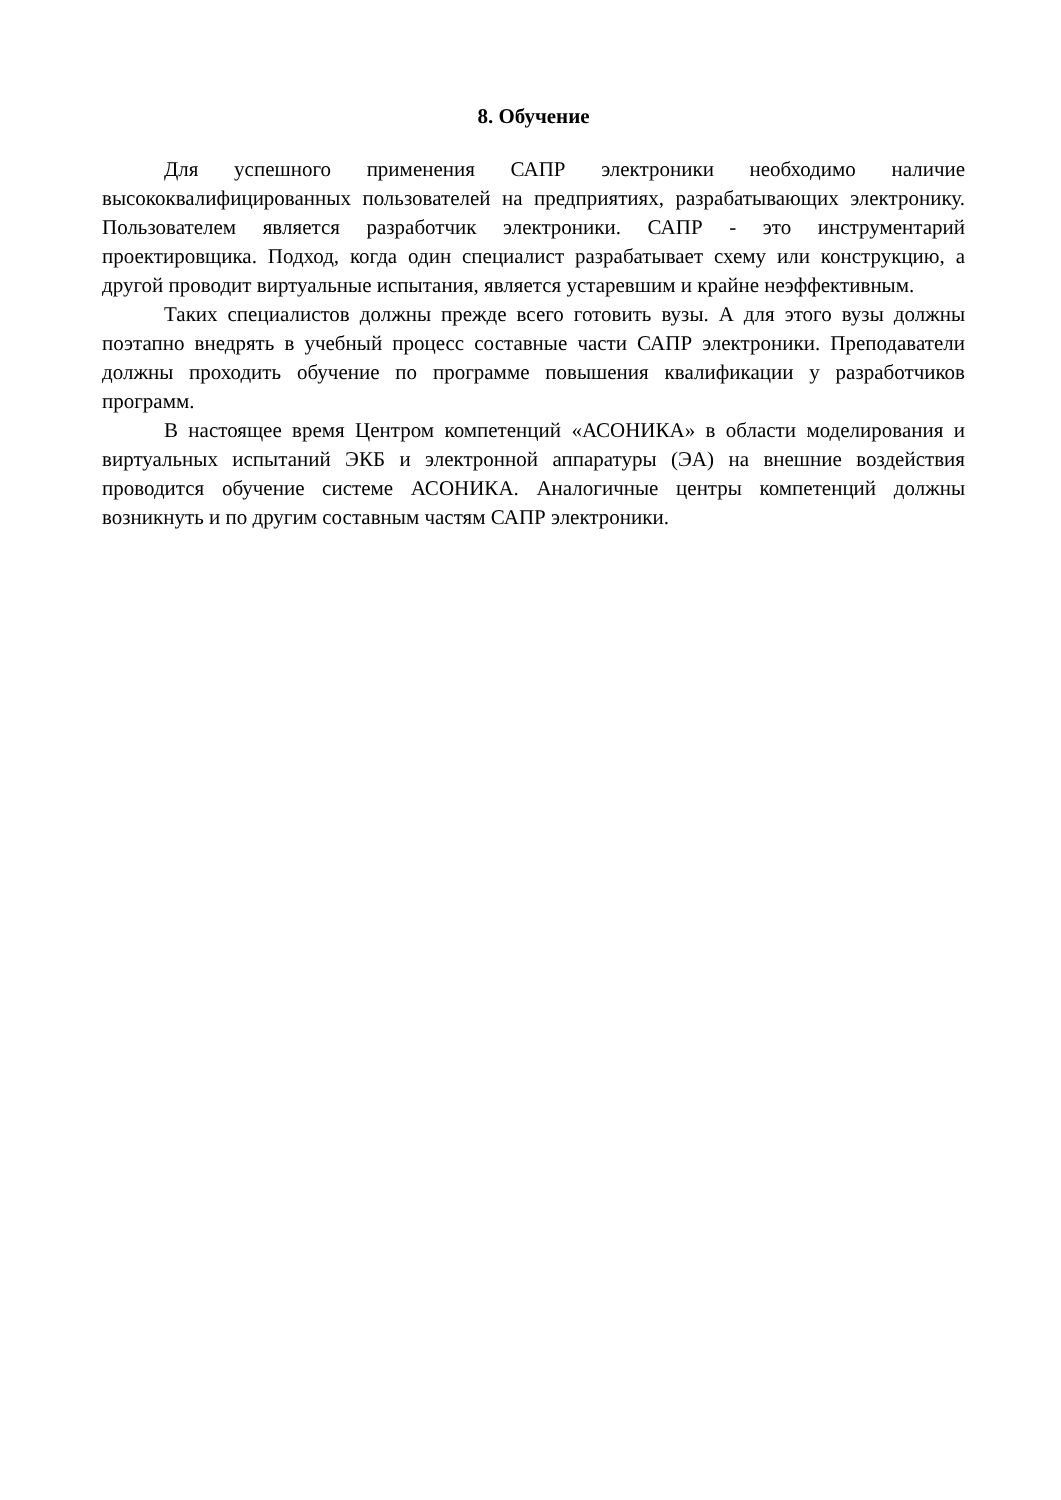8. Обучение
Для успешного применения САПР электроники необходимо наличие высококвалифицированных пользователей на предприятиях, разрабатывающих электронику. Пользователем является разработчик электроники. САПР - это инструментарий проектировщика. Подход, когда один специалист разрабатывает схему или конструкцию, а другой проводит виртуальные испытания, является устаревшим и крайне неэффективным.
Таких специалистов должны прежде всего готовить вузы. А для этого вузы должны поэтапно внедрять в учебный процесс составные части САПР электроники. Преподаватели должны проходить обучение по программе повышения квалификации у разработчиков программ.
В настоящее время Центром компетенций «АСОНИКА» в области моделирования и виртуальных испытаний ЭКБ и электронной аппаратуры (ЭА) на внешние воздействия проводится обучение системе АСОНИКА. Аналогичные центры компетенций должны возникнуть и по другим составным частям САПР электроники.